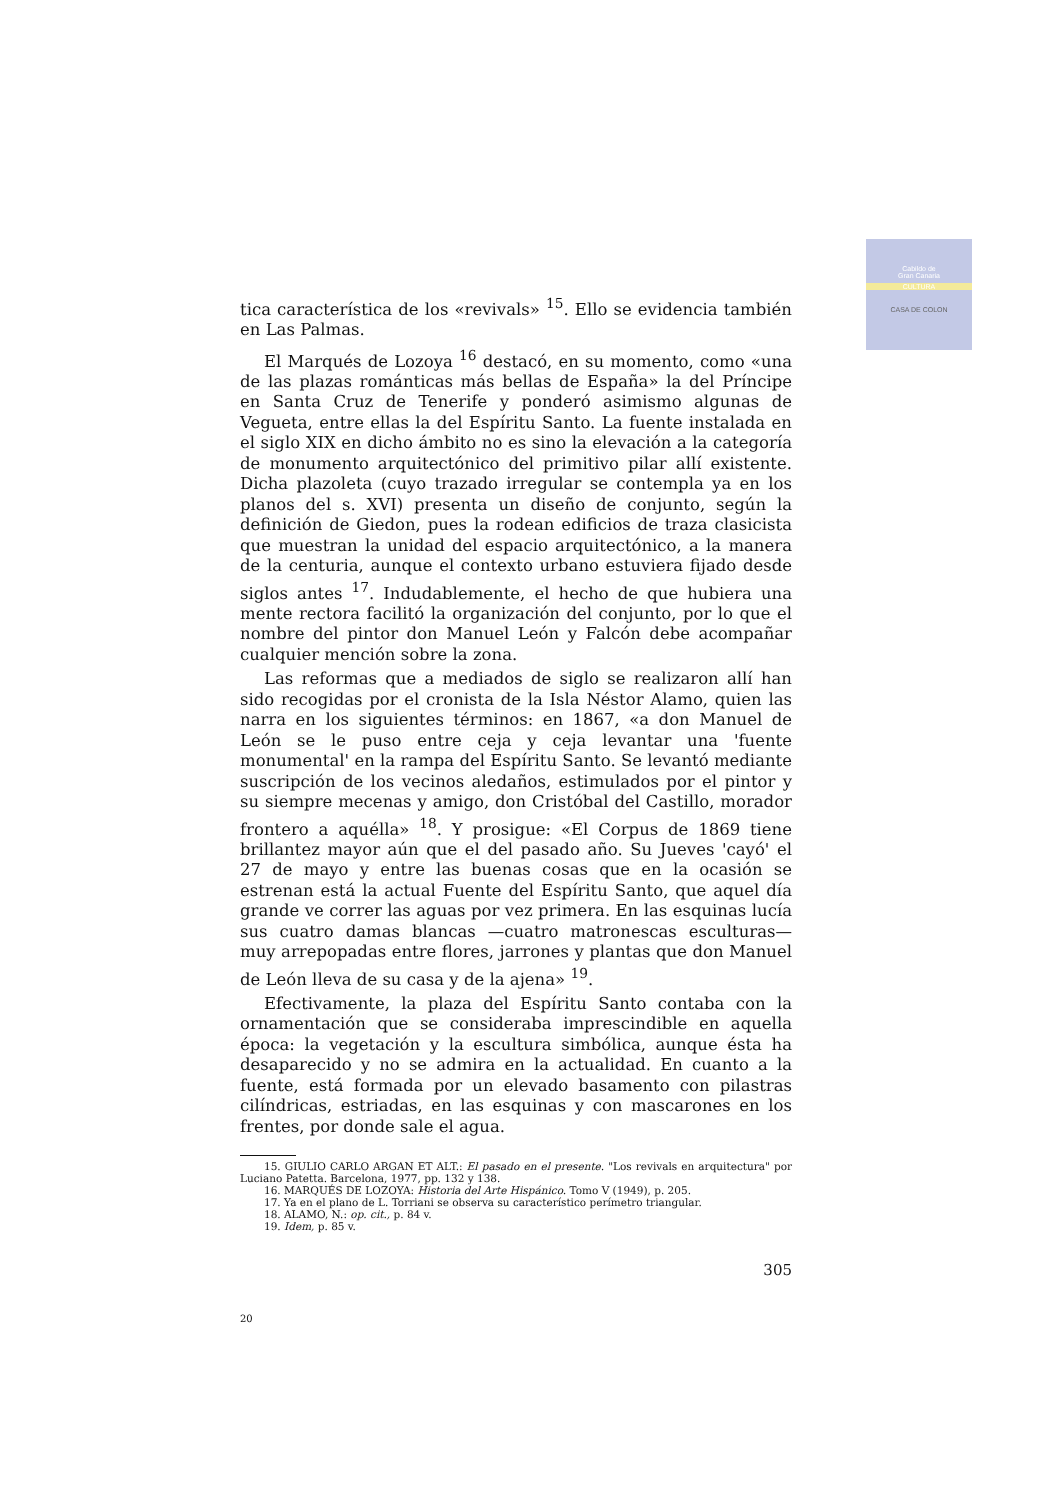Cabildo de
Gran Canaria
CULTURA
CASA DE COLON
tica característica de los «revivals» <sup>15</sup>. Ello se evidencia también en Las Palmas.
El Marqués de Lozoya <sup>16</sup> destacó, en su momento, como «una de las plazas románticas más bellas de España» la del Príncipe en Santa Cruz de Tenerife y ponderó asimismo algunas de Vegueta, entre ellas la del Espíritu Santo. La fuente instalada en el siglo XIX en dicho ámbito no es sino la elevación a la categoría de monumento arquitectónico del primitivo pilar allí existente. Dicha plazoleta (cuyo trazado irregular se contempla ya en los planos del s. XVI) presenta un diseño de conjunto, según la definición de Giedon, pues la rodean edificios de traza clasicista que muestran la unidad del espacio arquitectónico, a la manera de la centuria, aunque el contexto urbano estuviera fijado desde siglos antes <sup>17</sup>. Indudablemente, el hecho de que hubiera una mente rectora facilitó la organización del conjunto, por lo que el nombre del pintor don Manuel León y Falcón debe acompañar cualquier mención sobre la zona.
Las reformas que a mediados de siglo se realizaron allí han sido recogidas por el cronista de la Isla Néstor Alamo, quien las narra en los siguientes términos: en 1867, «a don Manuel de León se le puso entre ceja y ceja levantar una 'fuente monumental' en la rampa del Espíritu Santo. Se levantó mediante suscripción de los vecinos aledaños, estimulados por el pintor y su siempre mecenas y amigo, don Cristóbal del Castillo, morador frontero a aquélla» <sup>18</sup>. Y prosigue: «El Corpus de 1869 tiene brillantez mayor aún que el del pasado año. Su Jueves 'cayó' el 27 de mayo y entre las buenas cosas que en la ocasión se estrenan está la actual Fuente del Espíritu Santo, que aquel día grande ve correr las aguas por vez primera. En las esquinas lucía sus cuatro damas blancas —cuatro matronescas esculturas— muy arrepopadas entre flores, jarrones y plantas que don Manuel de León lleva de su casa y de la ajena» <sup>19</sup>.
Efectivamente, la plaza del Espíritu Santo contaba con la ornamentación que se consideraba imprescindible en aquella época: la vegetación y la escultura simbólica, aunque ésta ha desaparecido y no se admira en la actualidad. En cuanto a la fuente, está formada por un elevado basamento con pilastras cilíndricas, estriadas, en las esquinas y con mascarones en los frentes, por donde sale el agua.
15. GIULIO CARLO ARGAN ET ALT.: El pasado en el presente. "Los revivals en arquitectura" por Luciano Patetta. Barcelona, 1977, pp. 132 y 138.
16. MARQUÉS DE LOZOYA: Historia del Arte Hispánico. Tomo V (1949), p. 205.
17. Ya en el plano de L. Torriani se observa su característico perímetro triangular.
18. ALAMO, N.: op. cit., p. 84 v.
19. Idem, p. 85 v.
305
20